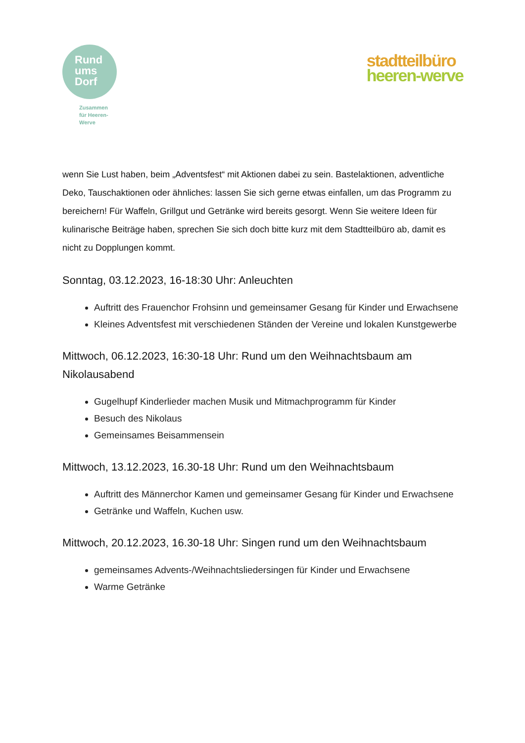Rund
ums
Dorf
Zusammen
für Heeren-
Werve
stadtteilbüro
heeren-werve
wenn Sie Lust haben, beim „Adventsfest“ mit Aktionen dabei zu sein. Bastelaktionen, adventliche Deko, Tauschaktionen oder ähnliches: lassen Sie sich gerne etwas einfallen, um das Programm zu bereichern! Für Waffeln, Grillgut und Getränke wird bereits gesorgt. Wenn Sie weitere Ideen für kulinarische Beiträge haben, sprechen Sie sich doch bitte kurz mit dem Stadtteilbüro ab, damit es nicht zu Dopplungen kommt.
Sonntag, 03.12.2023, 16-18:30 Uhr: Anleuchten
Auftritt des Frauenchor Frohsinn und gemeinsamer Gesang für Kinder und Erwachsene
Kleines Adventsfest mit verschiedenen Ständen der Vereine und lokalen Kunstgewerbe
Mittwoch, 06.12.2023, 16:30-18 Uhr: Rund um den Weihnachtsbaum am Nikolausabend
Gugelhupf Kinderlieder machen Musik und Mitmachprogramm für Kinder
Besuch des Nikolaus
Gemeinsames Beisammensein
Mittwoch, 13.12.2023, 16.30-18 Uhr: Rund um den Weihnachtsbaum
Auftritt des Männerchor Kamen und gemeinsamer Gesang für Kinder und Erwachsene
Getränke und Waffeln, Kuchen usw.
Mittwoch, 20.12.2023, 16.30-18 Uhr: Singen rund um den Weihnachtsbaum
gemeinsames Advents-/Weihnachtsliedersingen für Kinder und Erwachsene
Warme Getränke